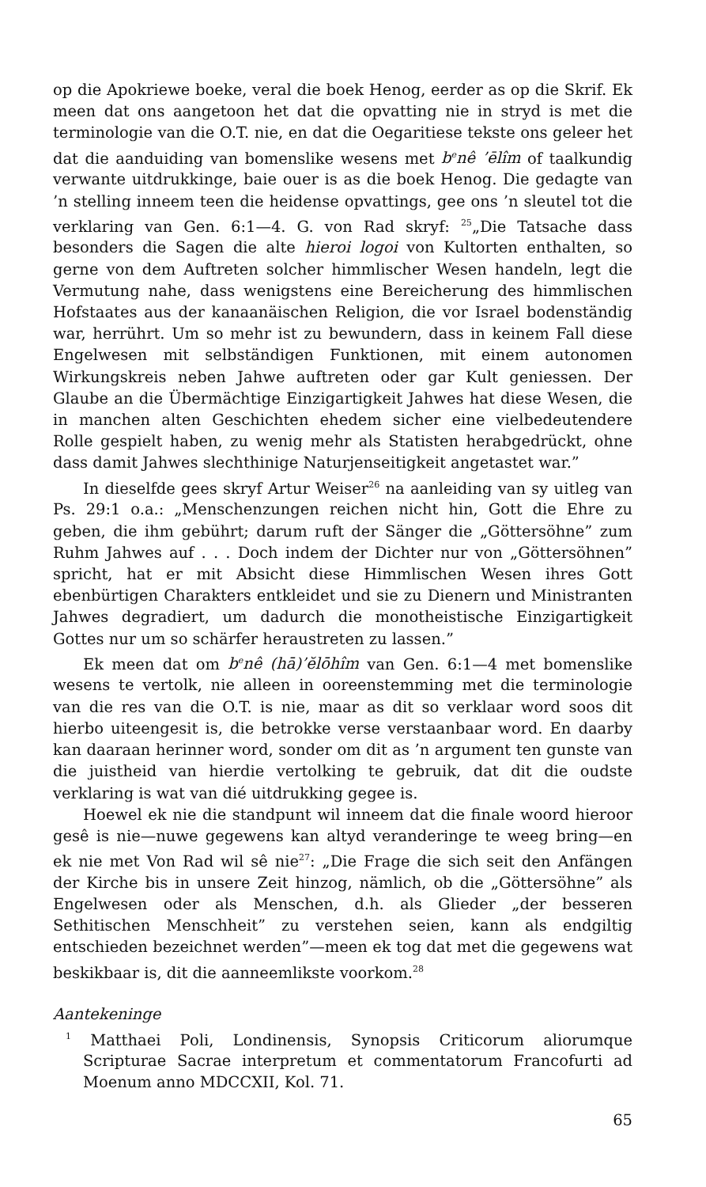op die Apokriewe boeke, veral die boek Henog, eerder as op die Skrif. Ek meen dat ons aangetoon het dat die opvatting nie in stryd is met die terminologie van die O.T. nie, en dat die Oegaritiese tekste ons geleer het dat die aanduiding van bomenslike wesens met b<sup>e</sup>nê ’ēlîm of taalkundig verwante uitdrukkinge, baie ouer is as die boek Henog. Die gedagte van ’n stelling inneem teen die heidense opvattings, gee ons ’n sleutel tot die verklaring van Gen. 6:1—4. G. von Rad skryf: <sup>25</sup>„Die Tatsache dass besonders die Sagen die alte hieroi logoi von Kultorten enthalten, so gerne von dem Auftreten solcher himmlischer Wesen handeln, legt die Vermutung nahe, dass wenigstens eine Bereicherung des himmlischen Hofstaates aus der kanaanäischen Religion, die vor Israel bodenständig war, herrührt. Um so mehr ist zu bewundern, dass in keinem Fall diese Engelwesen mit selbständigen Funktionen, mit einem autonomen Wirkungskreis neben Jahwe auftreten oder gar Kult geniessen. Der Glaube an die Übermächtige Einzigartigkeit Jahwes hat diese Wesen, die in manchen alten Geschichten ehedem sicher eine vielbedeutendere Rolle gespielt haben, zu wenig mehr als Statisten herabgedrückt, ohne dass damit Jahwes slechthinige Naturjenseitigkeit angetastet war.”
In dieselfde gees skryf Artur Weiser<sup>26</sup> na aanleiding van sy uitleg van Ps. 29:1 o.a.: „Menschenzungen reichen nicht hin, Gott die Ehre zu geben, die ihm gebührt; darum ruft der Sänger die „Göttersöhne” zum Ruhm Jahwes auf . . . Doch indem der Dichter nur von „Göttersöhnen” spricht, hat er mit Absicht diese Himmlischen Wesen ihres Gott ebenbürtigen Charakters entkleidet und sie zu Dienern und Ministranten Jahwes degradiert, um dadurch die monotheistische Einzigartigkeit Gottes nur um so schärfer heraustreten zu lassen.”
Ek meen dat om b<sup>e</sup>nê (hā)’ĕlōhîm van Gen. 6:1—4 met bomenslike wesens te vertolk, nie alleen in ooreenstemming met die terminologie van die res van die O.T. is nie, maar as dit so verklaar word soos dit hierbo uiteengesit is, die betrokke verse verstaanbaar word. En daarby kan daaraan herinner word, sonder om dit as ’n argument ten gunste van die juistheid van hierdie vertolking te gebruik, dat dit die oudste verklaring is wat van dié uitdrukking gegee is.
Hoewel ek nie die standpunt wil inneem dat die finale woord hieroor gesê is nie—nuwe gegewens kan altyd veranderinge te weeg bring—en ek nie met Von Rad wil sê nie<sup>27</sup>: „Die Frage die sich seit den Anfängen der Kirche bis in unsere Zeit hinzog, nämlich, ob die „Göttersöhne” als Engelwesen oder als Menschen, d.h. als Glieder „der besseren Sethitischen Menschheit” zu verstehen seien, kann als endgiltig entschieden bezeichnet werden”—meen ek tog dat met die gegewens wat beskikbaar is, dit die aanneemlikste voorkom.<sup>28</sup>
Aantekeninge
<sup>1</sup> Matthaei Poli, Londinensis, Synopsis Criticorum aliorumque Scripturae Sacrae interpretum et commentatorum Francofurti ad Moenum anno MDCCXII, Kol. 71.
65